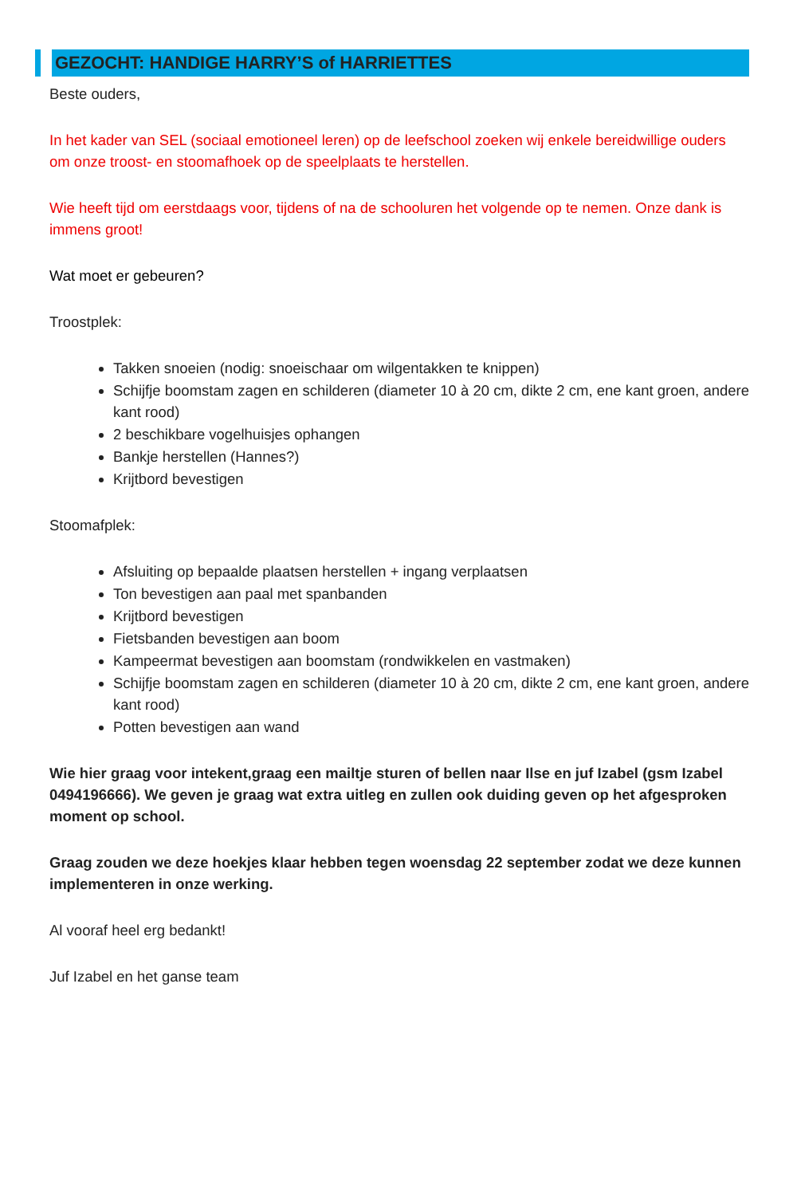GEZOCHT: HANDIGE HARRY’S of HARRIETTES
Beste ouders,
In het kader van SEL (sociaal emotioneel leren) op de leefschool zoeken wij enkele bereidwillige ouders om onze troost- en stoomafhoek op de speelplaats te herstellen.
Wie heeft tijd om eerstdaags voor, tijdens of na de schooluren het volgende op te nemen. Onze dank is immens groot!
Wat moet er gebeuren?
Troostplek:
Takken snoeien (nodig: snoeischaar om wilgentakken te knippen)
Schijfje boomstam zagen en schilderen (diameter 10 à 20 cm, dikte 2 cm, ene kant groen, andere kant rood)
2 beschikbare vogelhuisjes ophangen
Bankje herstellen (Hannes?)
Krijtbord bevestigen
Stoomafplek:
Afsluiting op bepaalde plaatsen herstellen + ingang verplaatsen
Ton bevestigen aan paal met spanbanden
Krijtbord bevestigen
Fietsbanden bevestigen aan boom
Kampeermat bevestigen aan boomstam (rondwikkelen en vastmaken)
Schijfje boomstam zagen en schilderen (diameter 10 à 20 cm, dikte 2 cm, ene kant groen, andere kant rood)
Potten bevestigen aan wand
Wie hier graag voor intekent,graag een mailtje sturen of bellen naar Ilse en juf Izabel (gsm Izabel 0494196666). We geven je graag wat extra uitleg en zullen ook duiding geven op het afgesproken moment op school.
Graag zouden we deze hoekjes klaar hebben tegen woensdag 22 september zodat we deze kunnen implementeren in onze werking.
Al vooraf heel erg bedankt!
Juf Izabel en het ganse team